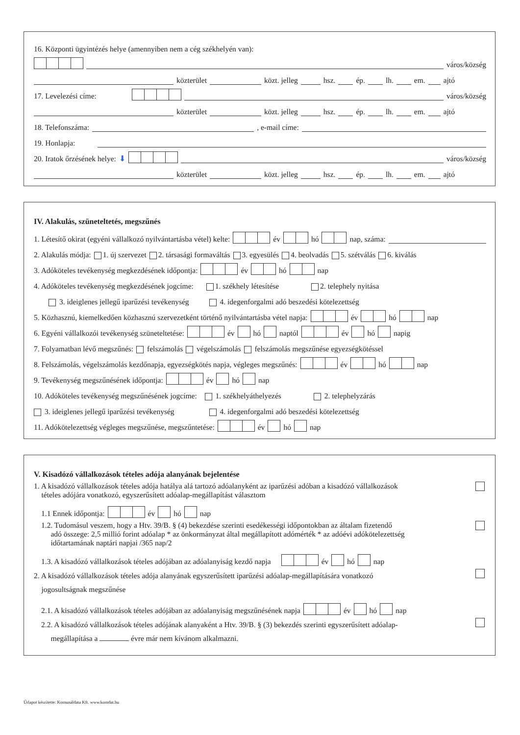16. Központi ügyintézés helye (amennyiben nem a cég székhelyén van):
város/község
közterület közt. jelleg hsz. ép. lh. em. ajtó
17. Levelezési címe: város/község
közterület közt. jelleg hsz. ép. lh. em. ajtó
18. Telefonszáma: , e-mail címe:
19. Honlapja:
20. Iratok őrzésének helye: ⬇ város/község
közterület közt. jelleg hsz. ép. lh. em. ajtó
IV. Alakulás, szüneteltetés, megszűnés
1. Létesítő okirat (egyéni vállalkozó nyilvántartásba vétel) kelte: év hó nap, száma:
2. Alakulás módja: 1. új szervezet 2. társasági formaváltás 3. egyesülés 4. beolvadás 5. szétválás 6. kiválás
3. Adóköteles tevékenység megkezdésének időpontja: év hó nap
4. Adóköteles tevékenység megkezdésének jogcíme: 1. székhely létesítése 2. telephely nyitása
3. ideiglenes jellegű iparűzési tevékenység 4. idegenforgalmi adó beszedési kötelezettség
5. Közhasznú, kiemelkedően közhasznú szervezetként történő nyilvántartásba vétel napja: év hó nap
6. Egyéni vállalkozói tevékenység szüneteltetése: év hó naptól év hó napig
7. Folyamatban lévő megszűnés: felszámolás végelszámolás felszámolás megszűnése egyezségkötéssel
8. Felszámolás, végelszámolás kezdőnapja, egyezségkötés napja, végleges megszűnés: év hó nap
9. Tevékenység megszűnésének időpontja: év hó nap
10. Adóköteles tevékenység megszűnésének jogcíme: 1. székhelyáthelyezés 2. telephelyzárás
3. ideiglenes jellegű iparűzési tevékenység 4. idegenforgalmi adó beszedési kötelezettség
11. Adókötelezettség végleges megszűnése, megszűntetése: év hó nap
V. Kisadózó vállalkozások tételes adója alanyának bejelentése
1. A kisadózó vállalkozások tételes adója hatálya alá tartozó adóalanyként az iparűzési adóban a kisadózó vállalkozások
tételes adójára vonatkozó, egyszerűsített adóalap-megállapítást választom
1.1 Ennek időpontja: év hó nap
1.2. Tudomásul veszem, hogy a Htv. 39/B. § (4) bekezdése szerinti esedékességi időpontokban az általam fizetendő
adó összege: 2,5 millió forint adóalap * az önkormányzat által megállapított adómérték * az adóévi adókötelezettség
időtartamának naptári napjai /365 nap/2
1.3. A kisadózó vállalkozások tételes adójában az adóalanyiság kezdő napja év hó nap
2. A kisadózó vállalkozások tételes adója alanyának egyszerűsített iparűzési adóalap-megállapítására vonatkozó
jogosultságnak megszűnése
2.1. A kisadózó vállalkozások tételes adójában az adóalanyiság megszűnésének napja év hó nap
2.2. A kisadózó vállalkozások tételes adójának alanyaként a Htv. 39/B. § (3) bekezdés szerinti egyszerűsített adóalap-
megállapítása a évre már nem kívánom alkalmazni.
Űrlapot készítette: Komunáldata Kft. www.komdat.hu